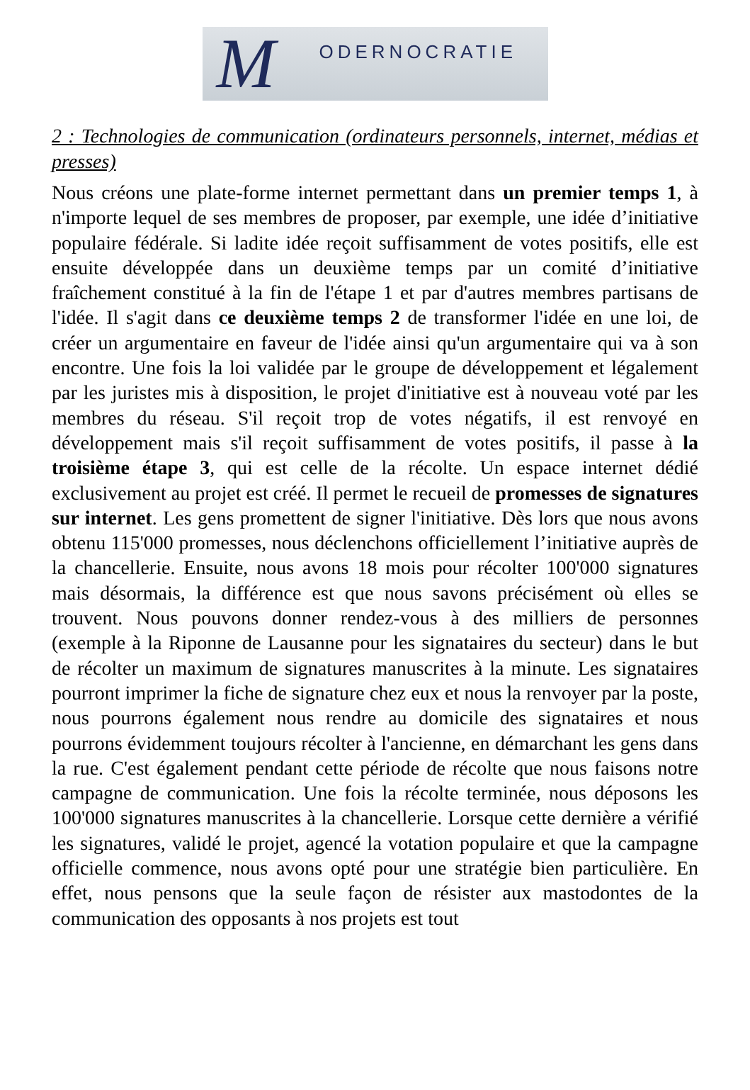M ODERNOCRATIE
2 : Technologies de communication (ordinateurs personnels, internet, médias et presses)
Nous créons une plate-forme internet permettant dans un premier temps 1, à n'importe lequel de ses membres de proposer, par exemple, une idée d’initiative populaire fédérale. Si ladite idée reçoit suffisamment de votes positifs, elle est ensuite développée dans un deuxième temps par un comité d’initiative fraîchement constitué à la fin de l'étape 1 et par d'autres membres partisans de l'idée. Il s'agit dans ce deuxième temps 2 de transformer l'idée en une loi, de créer un argumentaire en faveur de l'idée ainsi qu'un argumentaire qui va à son encontre. Une fois la loi validée par le groupe de développement et légalement par les juristes mis à disposition, le projet d'initiative est à nouveau voté par les membres du réseau. S'il reçoit trop de votes négatifs, il est renvoyé en développement mais s'il reçoit suffisamment de votes positifs, il passe à la troisième étape 3, qui est celle de la récolte. Un espace internet dédié exclusivement au projet est créé. Il permet le recueil de promesses de signatures sur internet. Les gens promettent de signer l'initiative. Dès lors que nous avons obtenu 115'000 promesses, nous déclenchons officiellement l’initiative auprès de la chancellerie. Ensuite, nous avons 18 mois pour récolter 100'000 signatures mais désormais, la différence est que nous savons précisément où elles se trouvent. Nous pouvons donner rendez-vous à des milliers de personnes (exemple à la Riponne de Lausanne pour les signataires du secteur) dans le but de récolter un maximum de signatures manuscrites à la minute. Les signataires pourront imprimer la fiche de signature chez eux et nous la renvoyer par la poste, nous pourrons également nous rendre au domicile des signataires et nous pourrons évidemment toujours récolter à l'ancienne, en démarchant les gens dans la rue. C'est également pendant cette période de récolte que nous faisons notre campagne de communication. Une fois la récolte terminée, nous déposons les 100'000 signatures manuscrites à la chancellerie. Lorsque cette dernière a vérifié les signatures, validé le projet, agencé la votation populaire et que la campagne officielle commence, nous avons opté pour une stratégie bien particulière. En effet, nous pensons que la seule façon de résister aux mastodontes de la communication des opposants à nos projets est tout